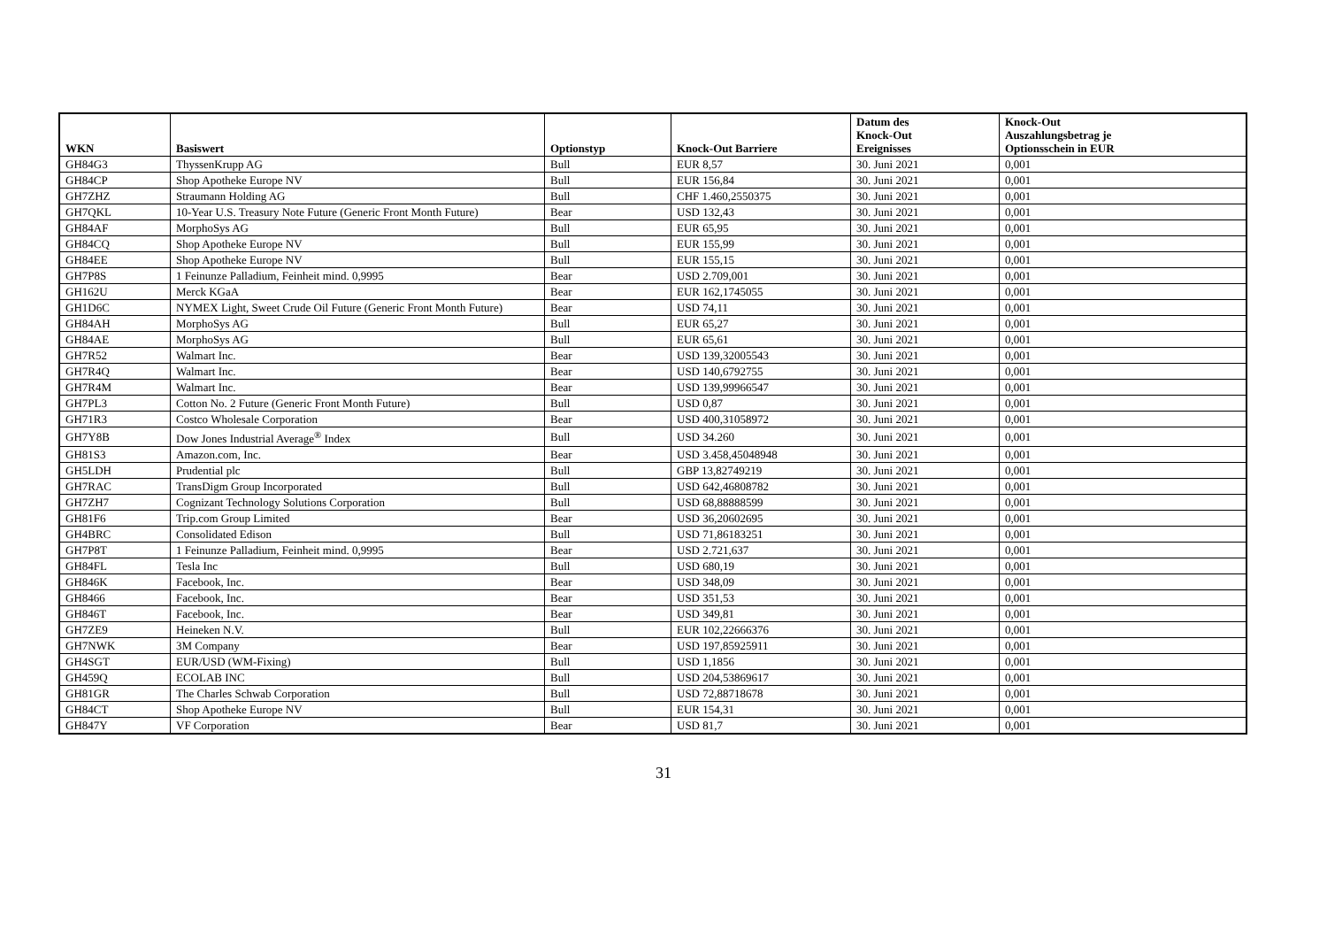| WKN | Basiswert | Optionstyp | Knock-Out Barriere | Datum des Knock-Out Ereignisses | Knock-Out Auszahlungsbetrag je Optionsschein in EUR |
| --- | --- | --- | --- | --- | --- |
| GH84G3 | ThyssenKrupp AG | Bull | EUR 8,57 | 30. Juni 2021 | 0,001 |
| GH84CP | Shop Apotheke Europe NV | Bull | EUR 156,84 | 30. Juni 2021 | 0,001 |
| GH7ZHZ | Straumann Holding AG | Bull | CHF 1.460,2550375 | 30. Juni 2021 | 0,001 |
| GH7QKL | 10-Year U.S. Treasury Note Future (Generic Front Month Future) | Bear | USD 132,43 | 30. Juni 2021 | 0,001 |
| GH84AF | MorphoSys AG | Bull | EUR 65,95 | 30. Juni 2021 | 0,001 |
| GH84CQ | Shop Apotheke Europe NV | Bull | EUR 155,99 | 30. Juni 2021 | 0,001 |
| GH84EE | Shop Apotheke Europe NV | Bull | EUR 155,15 | 30. Juni 2021 | 0,001 |
| GH7P8S | 1 Feinunze Palladium, Feinheit mind. 0,9995 | Bear | USD 2.709,001 | 30. Juni 2021 | 0,001 |
| GH162U | Merck KGaA | Bear | EUR 162,1745055 | 30. Juni 2021 | 0,001 |
| GH1D6C | NYMEX Light, Sweet Crude Oil Future (Generic Front Month Future) | Bear | USD 74,11 | 30. Juni 2021 | 0,001 |
| GH84AH | MorphoSys AG | Bull | EUR 65,27 | 30. Juni 2021 | 0,001 |
| GH84AE | MorphoSys AG | Bull | EUR 65,61 | 30. Juni 2021 | 0,001 |
| GH7R52 | Walmart Inc. | Bear | USD 139,32005543 | 30. Juni 2021 | 0,001 |
| GH7R4Q | Walmart Inc. | Bear | USD 140,6792755 | 30. Juni 2021 | 0,001 |
| GH7R4M | Walmart Inc. | Bear | USD 139,99966547 | 30. Juni 2021 | 0,001 |
| GH7PL3 | Cotton No. 2 Future (Generic Front Month Future) | Bull | USD 0,87 | 30. Juni 2021 | 0,001 |
| GH71R3 | Costco Wholesale Corporation | Bear | USD 400,31058972 | 30. Juni 2021 | 0,001 |
| GH7Y8B | Dow Jones Industrial Average<sup>®</sup> Index | Bull | USD 34.260 | 30. Juni 2021 | 0,001 |
| GH81S3 | Amazon.com, Inc. | Bear | USD 3.458,45048948 | 30. Juni 2021 | 0,001 |
| GH5LDH | Prudential plc | Bull | GBP 13,82749219 | 30. Juni 2021 | 0,001 |
| GH7RAC | TransDigm Group Incorporated | Bull | USD 642,46808782 | 30. Juni 2021 | 0,001 |
| GH7ZH7 | Cognizant Technology Solutions Corporation | Bull | USD 68,88888599 | 30. Juni 2021 | 0,001 |
| GH81F6 | Trip.com Group Limited | Bear | USD 36,20602695 | 30. Juni 2021 | 0,001 |
| GH4BRC | Consolidated Edison | Bull | USD 71,86183251 | 30. Juni 2021 | 0,001 |
| GH7P8T | 1 Feinunze Palladium, Feinheit mind. 0,9995 | Bear | USD 2.721,637 | 30. Juni 2021 | 0,001 |
| GH84FL | Tesla Inc | Bull | USD 680,19 | 30. Juni 2021 | 0,001 |
| GH846K | Facebook, Inc. | Bear | USD 348,09 | 30. Juni 2021 | 0,001 |
| GH8466 | Facebook, Inc. | Bear | USD 351,53 | 30. Juni 2021 | 0,001 |
| GH846T | Facebook, Inc. | Bear | USD 349,81 | 30. Juni 2021 | 0,001 |
| GH7ZE9 | Heineken N.V. | Bull | EUR 102,22666376 | 30. Juni 2021 | 0,001 |
| GH7NWK | 3M Company | Bear | USD 197,85925911 | 30. Juni 2021 | 0,001 |
| GH4SGT | EUR/USD (WM-Fixing) | Bull | USD 1,1856 | 30. Juni 2021 | 0,001 |
| GH459Q | ECOLAB INC | Bull | USD 204,53869617 | 30. Juni 2021 | 0,001 |
| GH81GR | The Charles Schwab Corporation | Bull | USD 72,88718678 | 30. Juni 2021 | 0,001 |
| GH84CT | Shop Apotheke Europe NV | Bull | EUR 154,31 | 30. Juni 2021 | 0,001 |
| GH847Y | VF Corporation | Bear | USD 81,7 | 30. Juni 2021 | 0,001 |
31